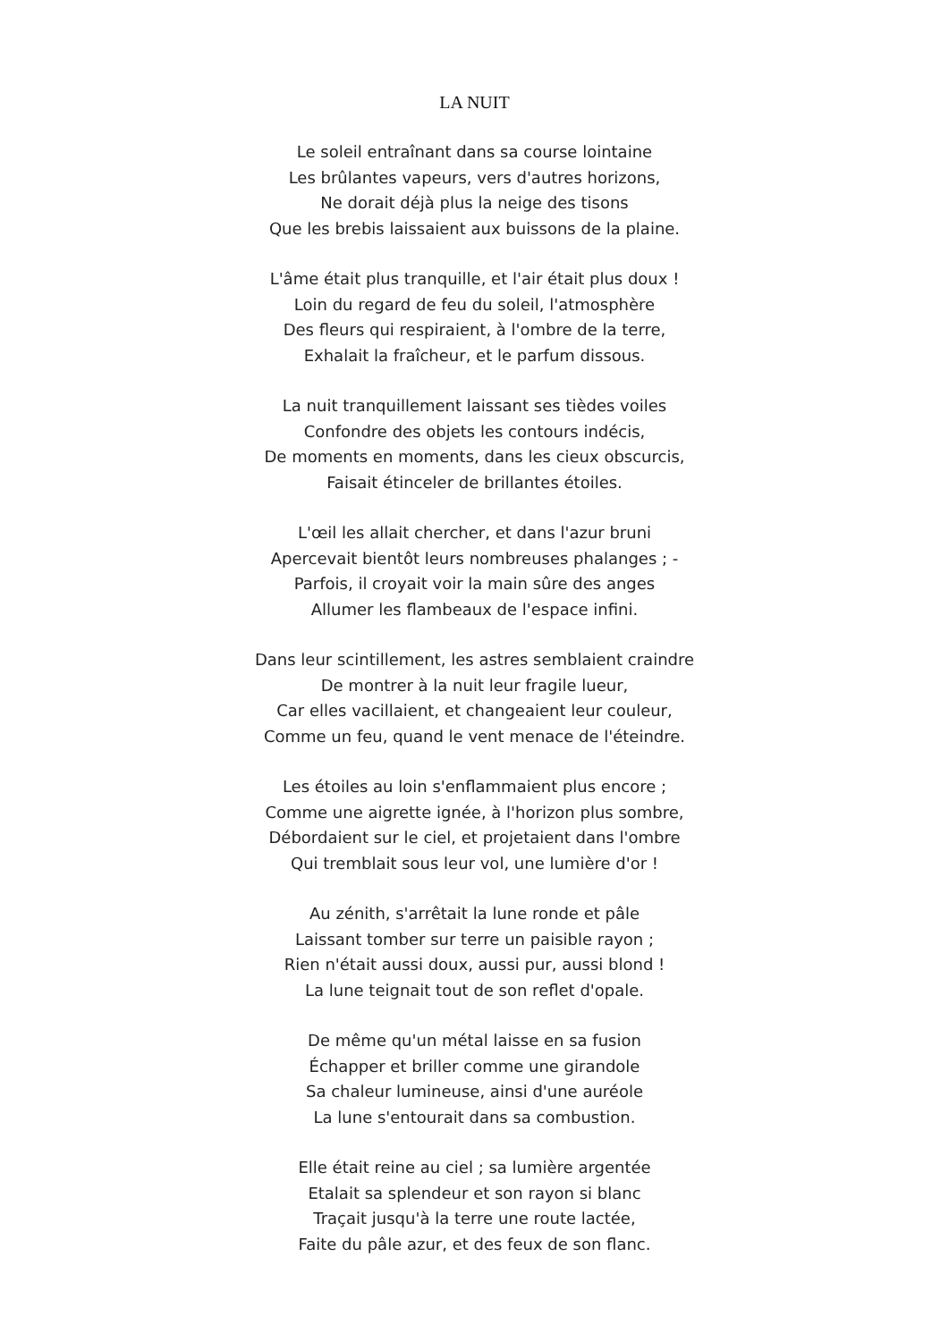LA NUIT
Le soleil entraînant dans sa course lointaine
Les brûlantes vapeurs, vers d'autres horizons,
Ne dorait déjà plus la neige des tisons
Que les brebis laissaient aux buissons de la plaine.
L'âme était plus tranquille, et l'air était plus doux !
Loin du regard de feu du soleil, l'atmosphère
Des fleurs qui respiraient, à l'ombre de la terre,
Exhalait la fraîcheur, et le parfum dissous.
La nuit tranquillement laissant ses tièdes voiles
Confondre des objets les contours indécis,
De moments en moments, dans les cieux obscurcis,
Faisait étinceler de brillantes étoiles.
L'œil les allait chercher, et dans l'azur bruni
Apercevait bientôt leurs nombreuses phalanges ; -
Parfois, il croyait voir la main sûre des anges
Allumer les flambeaux de l'espace infini.
Dans leur scintillement, les astres semblaient craindre
De montrer à la nuit leur fragile lueur,
Car elles vacillaient, et changeaient leur couleur,
Comme un feu, quand le vent menace de l'éteindre.
Les étoiles au loin s'enflammaient plus encore ;
Comme une aigrette ignée, à l'horizon plus sombre,
Débordaient sur le ciel, et projetaient dans l'ombre
Qui tremblait sous leur vol, une lumière d'or !
Au zénith, s'arrêtait la lune ronde et pâle
Laissant tomber sur terre un paisible rayon ;
Rien n'était aussi doux, aussi pur, aussi blond !
La lune teignait tout de son reflet d'opale.
De même qu'un métal laisse en sa fusion
Échapper et briller comme une girandole
Sa chaleur lumineuse, ainsi d'une auréole
La lune s'entourait dans sa combustion.
Elle était reine au ciel ; sa lumière argentée
Etalait sa splendeur et son rayon si blanc
Traçait jusqu'à la terre une route lactée,
Faite du pâle azur, et des feux de son flanc.